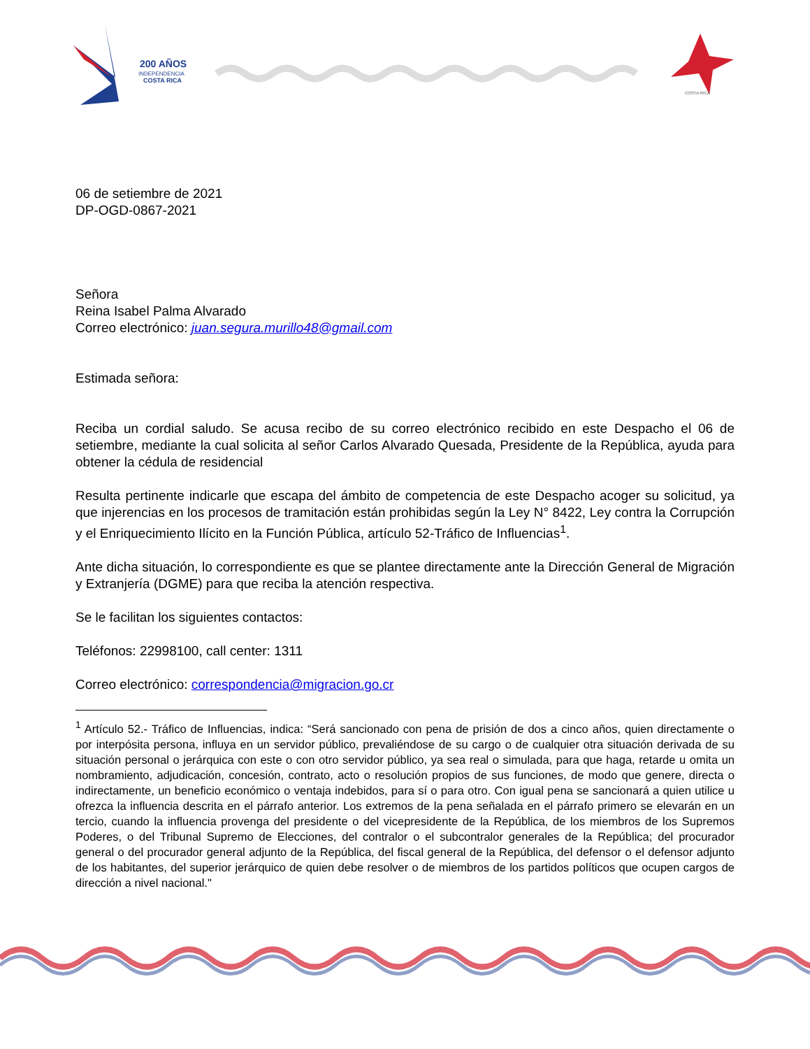200 AÑOS
INDEPENDENCIA
COSTA RICA
COSTA RICA
06 de setiembre de 2021
DP-OGD-0867-2021
Señora
Reina Isabel Palma Alvarado
Correo electrónico: juan.segura.murillo48@gmail.com
Estimada señora:
Reciba un cordial saludo. Se acusa recibo de su correo electrónico recibido en este Despacho el 06 de setiembre, mediante la cual solicita al señor Carlos Alvarado Quesada, Presidente de la República, ayuda para obtener la cédula de residencial
Resulta pertinente indicarle que escapa del ámbito de competencia de este Despacho acoger su solicitud, ya que injerencias en los procesos de tramitación están prohibidas según la Ley N° 8422, Ley contra la Corrupción y el Enriquecimiento Ilícito en la Función Pública, artículo 52-Tráfico de Influencias<sup>1</sup>.
Ante dicha situación, lo correspondiente es que se plantee directamente ante la Dirección General de Migración y Extranjería (DGME) para que reciba la atención respectiva.
Se le facilitan los siguientes contactos:
Teléfonos: 22998100, call center: 1311
Correo electrónico: correspondencia@migracion.go.cr
<sup>1</sup> Artículo 52.- Tráfico de Influencias, indica: “Será sancionado con pena de prisión de dos a cinco años, quien directamente o por interpósita persona, influya en un servidor público, prevaliéndose de su cargo o de cualquier otra situación derivada de su situación personal o jerárquica con este o con otro servidor público, ya sea real o simulada, para que haga, retarde u omita un nombramiento, adjudicación, concesión, contrato, acto o resolución propios de sus funciones, de modo que genere, directa o indirectamente, un beneficio económico o ventaja indebidos, para sí o para otro. Con igual pena se sancionará a quien utilice u ofrezca la influencia descrita en el párrafo anterior. Los extremos de la pena señalada en el párrafo primero se elevarán en un tercio, cuando la influencia provenga del presidente o del vicepresidente de la República, de los miembros de los Supremos Poderes, o del Tribunal Supremo de Elecciones, del contralor o el subcontralor generales de la República; del procurador general o del procurador general adjunto de la República, del fiscal general de la República, del defensor o el defensor adjunto de los habitantes, del superior jerárquico de quien debe resolver o de miembros de los partidos políticos que ocupen cargos de dirección a nivel nacional."